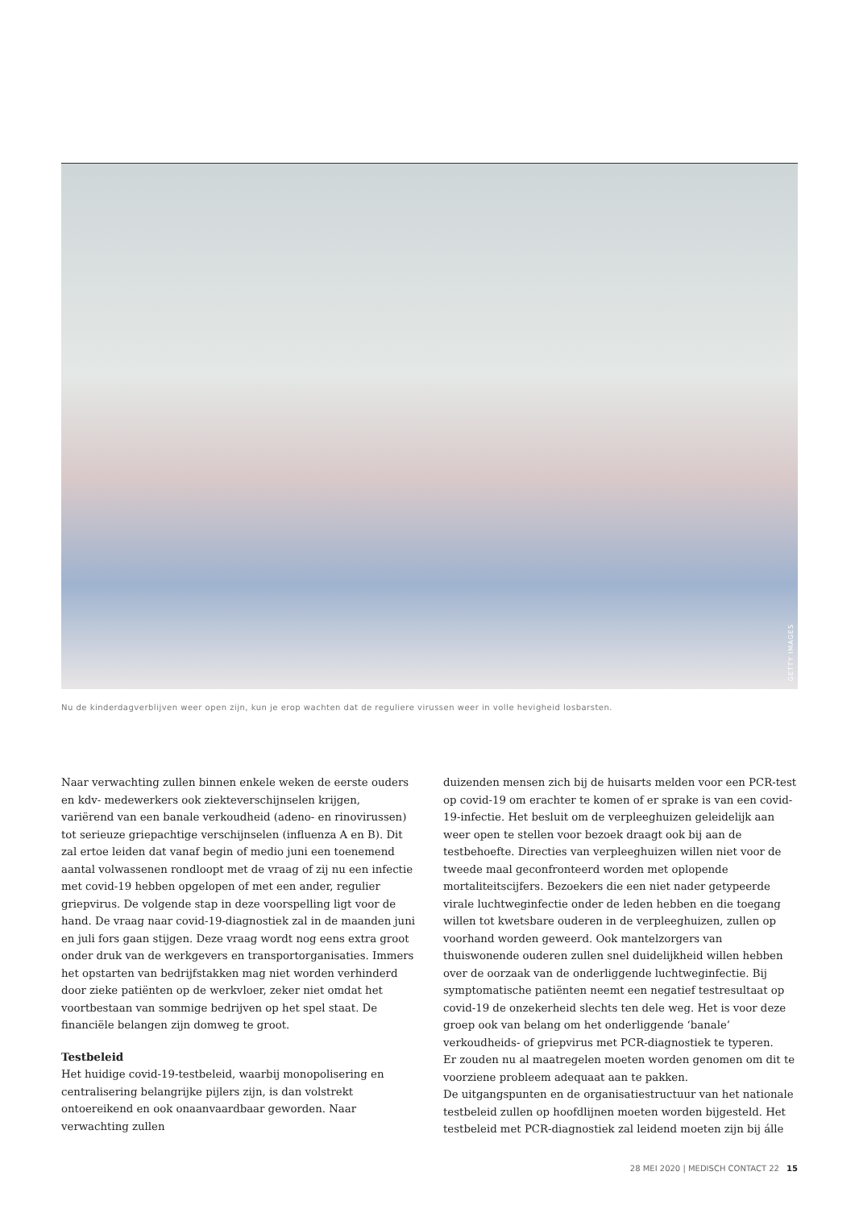GETTY IMAGES
Nu de kinderdagverblijven weer open zijn, kun je erop wachten dat de reguliere virussen weer in volle hevigheid losbarsten.
Naar verwachting zullen binnen enkele weken de eerste ouders en kdv- medewerkers ook ziekteverschijnselen krijgen, variërend van een banale verkoudheid (adeno- en rinovirussen) tot serieuze griepachtige verschijnselen (influenza A en B). Dit zal ertoe leiden dat vanaf begin of medio juni een toenemend aantal volwassenen rondloopt met de vraag of zij nu een infectie met covid-19 hebben opgelopen of met een ander, regulier griepvirus. De volgende stap in deze voorspelling ligt voor de hand. De vraag naar covid-19-diagnostiek zal in de maanden juni en juli fors gaan stijgen. Deze vraag wordt nog eens extra groot onder druk van de werkgevers en transportorganisaties. Immers het opstarten van bedrijfstakken mag niet worden verhinderd door zieke patiënten op de werkvloer, zeker niet omdat het voortbestaan van sommige bedrijven op het spel staat. De financiële belangen zijn domweg te groot.
Testbeleid
Het huidige covid-19-testbeleid, waarbij monopolisering en centralisering belangrijke pijlers zijn, is dan volstrekt ontoereikend en ook onaanvaardbaar geworden. Naar verwachting zullen
duizenden mensen zich bij de huisarts melden voor een PCR-test op covid-19 om erachter te komen of er sprake is van een covid-19-infectie. Het besluit om de verpleeghuizen geleidelijk aan weer open te stellen voor bezoek draagt ook bij aan de testbehoefte. Directies van verpleeghuizen willen niet voor de tweede maal geconfronteerd worden met oplopende mortaliteitscijfers. Bezoekers die een niet nader getypeerde virale luchtweginfectie onder de leden hebben en die toegang willen tot kwetsbare ouderen in de verpleeghuizen, zullen op voorhand worden geweerd. Ook mantelzorgers van thuiswonende ouderen zullen snel duidelijkheid willen hebben over de oorzaak van de onderliggende luchtweginfectie. Bij symptomatische patiënten neemt een negatief testresultaat op covid-19 de onzekerheid slechts ten dele weg. Het is voor deze groep ook van belang om het onderliggende ‘banale’ verkoudheids- of griepvirus met PCR-diagnostiek te typeren.
Er zouden nu al maatregelen moeten worden genomen om dit te voorziene probleem adequaat aan te pakken.
De uitgangspunten en de organisatiestructuur van het nationale testbeleid zullen op hoofdlijnen moeten worden bijgesteld. Het testbeleid met PCR-diagnostiek zal leidend moeten zijn bij álle
28 MEI 2020 | MEDISCH CONTACT 22 15